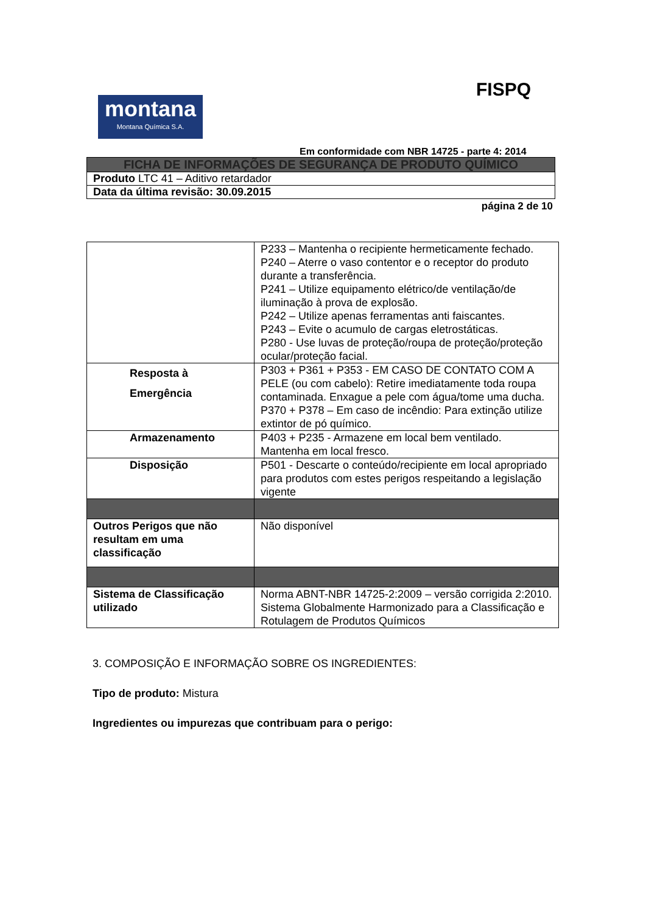FISPQ
montana
Montana Química S.A.
Em conformidade com NBR 14725 - parte 4: 2014
| FICHA DE INFORMAÇÕES DE SEGURANÇA DE PRODUTO QUÍMICO |
| Produto LTC 41 – Aditivo retardador |
| Data da última revisão: 30.09.2015 |
página 2 de 10
| | P233 – Mantenha o recipiente hermeticamente fechado. P240 – Aterre o vaso contentor e o receptor do produto durante a transferência. P241 – Utilize equipamento elétrico/de ventilação/de iluminação à prova de explosão. P242 – Utilize apenas ferramentas anti faiscantes. P243 – Evite o acumulo de cargas eletrostáticas. P280 - Use luvas de proteção/roupa de proteção/proteção ocular/proteção facial. |
| Resposta à Emergência | P303 + P361 + P353 - EM CASO DE CONTATO COM A PELE (ou com cabelo): Retire imediatamente toda roupa contaminada. Enxague a pele com água/tome uma ducha. P370 + P378 – Em caso de incêndio: Para extinção utilize extintor de pó químico. |
| Armazenamento | P403 + P235 - Armazene em local bem ventilado. Mantenha em local fresco. |
| Disposição | P501 - Descarte o conteúdo/recipiente em local apropriado para produtos com estes perigos respeitando a legislação vigente |
| Outros Perigos que não resultam em uma classificação | Não disponível |
| Sistema de Classificação utilizado | Norma ABNT-NBR 14725-2:2009 – versão corrigida 2:2010. Sistema Globalmente Harmonizado para a Classificação e Rotulagem de Produtos Químicos |
3. COMPOSIÇÃO E INFORMAÇÃO SOBRE OS INGREDIENTES:
Tipo de produto: Mistura
Ingredientes ou impurezas que contribuam para o perigo: